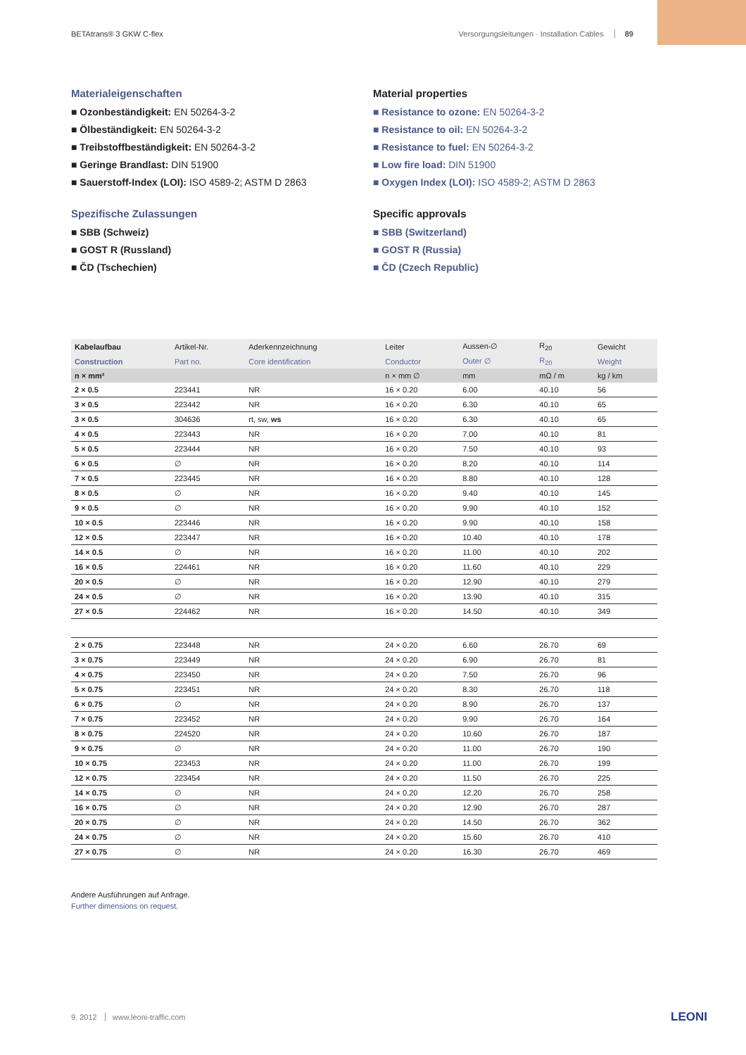BETAtrans® 3 GKW C-flex Versorgungsleitungen · Installation Cables 89
Materialeigenschaften
■ Ozonbeständigkeit: EN 50264-3-2
■ Ölbeständigkeit: EN 50264-3-2
■ Treibstoffbeständigkeit: EN 50264-3-2
■ Geringe Brandlast: DIN 51900
■ Sauerstoff-Index (LOI): ISO 4589-2; ASTM D 2863
Spezifische Zulassungen
■ SBB (Schweiz)
■ GOST R (Russland)
■ ČD (Tschechien)
Material properties
■ Resistance to ozone: EN 50264-3-2
■ Resistance to oil: EN 50264-3-2
■ Resistance to fuel: EN 50264-3-2
■ Low fire load: DIN 51900
■ Oxygen Index (LOI): ISO 4589-2; ASTM D 2863
Specific approvals
■ SBB (Switzerland)
■ GOST R (Russia)
■ ČD (Czech Republic)
| Kabelaufbau | Artikel-Nr. | Aderkennzeichnung | Leiter | Aussen-∅ | R<sub>20</sub> | Gewicht |
| --- | --- | --- | --- | --- | --- | --- |
| Construction | Part no. | Core identification | Conductor | Outer ∅ | R<sub>20</sub> | Weight |
| n × mm² | | | n × mm ∅ | mm | mΩ / m | kg / km |
| 2 × 0.5 | 223441 | NR | 16 × 0.20 | 6.00 | 40.10 | 56 |
| 3 × 0.5 | 223442 | NR | 16 × 0.20 | 6.30 | 40.10 | 65 |
| 3 × 0.5 | 304636 | rt, sw, ws | 16 × 0.20 | 6.30 | 40.10 | 65 |
| 4 × 0.5 | 223443 | NR | 16 × 0.20 | 7.00 | 40.10 | 81 |
| 5 × 0.5 | 223444 | NR | 16 × 0.20 | 7.50 | 40.10 | 93 |
| 6 × 0.5 | ∅ | NR | 16 × 0.20 | 8.20 | 40.10 | 114 |
| 7 × 0.5 | 223445 | NR | 16 × 0.20 | 8.80 | 40.10 | 128 |
| 8 × 0.5 | ∅ | NR | 16 × 0.20 | 9.40 | 40.10 | 145 |
| 9 × 0.5 | ∅ | NR | 16 × 0.20 | 9.90 | 40.10 | 152 |
| 10 × 0.5 | 223446 | NR | 16 × 0.20 | 9.90 | 40.10 | 158 |
| 12 × 0.5 | 223447 | NR | 16 × 0.20 | 10.40 | 40.10 | 178 |
| 14 × 0.5 | ∅ | NR | 16 × 0.20 | 11.00 | 40.10 | 202 |
| 16 × 0.5 | 224461 | NR | 16 × 0.20 | 11.60 | 40.10 | 229 |
| 20 × 0.5 | ∅ | NR | 16 × 0.20 | 12.90 | 40.10 | 279 |
| 24 × 0.5 | ∅ | NR | 16 × 0.20 | 13.90 | 40.10 | 315 |
| 27 × 0.5 | 224462 | NR | 16 × 0.20 | 14.50 | 40.10 | 349 |
| 2 × 0.75 | 223448 | NR | 24 × 0.20 | 6.60 | 26.70 | 69 |
| 3 × 0.75 | 223449 | NR | 24 × 0.20 | 6.90 | 26.70 | 81 |
| 4 × 0.75 | 223450 | NR | 24 × 0.20 | 7.50 | 26.70 | 96 |
| 5 × 0.75 | 223451 | NR | 24 × 0.20 | 8.30 | 26.70 | 118 |
| 6 × 0.75 | ∅ | NR | 24 × 0.20 | 8.90 | 26.70 | 137 |
| 7 × 0.75 | 223452 | NR | 24 × 0.20 | 9.90 | 26.70 | 164 |
| 8 × 0.75 | 224520 | NR | 24 × 0.20 | 10.60 | 26.70 | 187 |
| 9 × 0.75 | ∅ | NR | 24 × 0.20 | 11.00 | 26.70 | 190 |
| 10 × 0.75 | 223453 | NR | 24 × 0.20 | 11.00 | 26.70 | 199 |
| 12 × 0.75 | 223454 | NR | 24 × 0.20 | 11.50 | 26.70 | 225 |
| 14 × 0.75 | ∅ | NR | 24 × 0.20 | 12.20 | 26.70 | 258 |
| 16 × 0.75 | ∅ | NR | 24 × 0.20 | 12.90 | 26.70 | 287 |
| 20 × 0.75 | ∅ | NR | 24 × 0.20 | 14.50 | 26.70 | 362 |
| 24 × 0.75 | ∅ | NR | 24 × 0.20 | 15.60 | 26.70 | 410 |
| 27 × 0.75 | ∅ | NR | 24 × 0.20 | 16.30 | 26.70 | 469 |
Andere Ausführungen auf Anfrage.
Further dimensions on request.
9. 2012 www.leoni-traffic.com LEONI